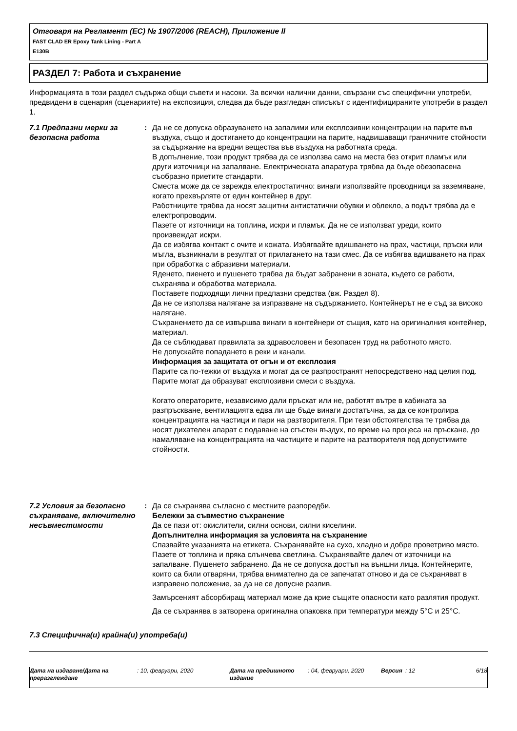Отговаря на Регламент (ЕС) № 1907/2006 (REACH), Приложение II
FAST CLAD ER Epoxy Tank Lining - Part A
E130B
РАЗДЕЛ 7: Работа и съхранение
Информацията в този раздел съдържа общи съвети и насоки. За всички налични данни, свързани със специфични употреби, предвидени в сценария (сценариите) на експозиция, следва да бъде разгледан списъкът с идентифицираните употреби в раздел 1.
7.1 Предпазни мерки за безопасна работа
: Да не се допуска образуването на запалими или експлозивни концентрации на парите във въздуха, също и достигането до концентрации на парите, надвишаващи граничните стойности за съдържание на вредни вещества във въздуха на работната среда.
В допълнение, този продукт трябва да се използва само на места без открит пламък или други източници на запалване. Електрическата апаратура трябва да бъде обезопасена съобразно приетите стандарти.
Сместа може да се зарежда електростатично: винаги използвайте проводници за заземяване, когато прехвърляте от един контейнер в друг.
Работниците трябва да носят защитни антистатични обувки и облекло, а подът трябва да е електропроводим.
Пазете от източници на топлина, искри и пламък. Да не се използват уреди, които произвеждат искри.
Да се избягва контакт с очите и кожата. Избягвайте вдишването на прах, частици, пръски или мъгла, възникнали в резултат от прилагането на тази смес. Да се избягва вдишването на прах при обработка с абразивни материали.
Яденето, пиенето и пушенето трябва да бъдат забранени в зоната, където се работи, съхранява и обработва материала.
Поставете подходящи лични предпазни средства (вж. Раздел 8).
Да не се използва налягане за изпразване на съдържанието. Контейнерът не е съд за високо налягане.
Съхранението да се извършва винаги в контейнери от същия, като на оригиналния контейнер, материал.
Да се съблюдават правилата за здравословен и безопасен труд на работното място.
Не допускайте попадането в реки и канали.
Информация за защитата от огън и от експлозия
Парите са по-тежки от въздуха и могат да се разпространят непосредствено над целия под. Парите могат да образуват експлозивни смеси с въздуха.
Когато операторите, независимо дали пръскат или не, работят вътре в кабината за разпръскване, вентилацията едва ли ще бъде винаги достатъчна, за да се контролира концентрацията на частици и пари на разтворителя. При тези обстоятелства те трябва да носят дихателен апарат с подаване на сгъстен въздух, по време на процеса на пръскане, до намаляване на концентрацията на частиците и парите на разтворителя под допустимите стойности.
7.2 Условия за безопасно съхраняване, включително несъвместимости
: Да се съхранява съгласно с местните разпоредби.
Бележки за съвместно съхранение
Да се пази от: окислители, силни основи, силни киселини.
Допълнителна информация за условията на съхранение
Спазвайте указанията на етикета. Съхранявайте на сухо, хладно и добре проветриво място. Пазете от топлина и пряка слънчева светлина. Съхранявайте далеч от източници на запалване. Пушенето забранено. Да не се допуска достъп на външни лица. Контейнерите, които са били отваряни, трябва внимателно да се запечатат отново и да се съхраняват в изправено положение, за да не се допусне разлив.
Замърсеният абсорбиращ материал може да крие същите опасности като разлятия продукт.
Да се съхранява в затворена оригинална опаковка при температури между 5°C и 25°C.
7.3 Специфична(и) крайна(и) употреба(и)
Дата на издаване/Дата на преразглеждане
: 10, февруари, 2020 Дата на предишното издание
: 04, февруари, 2020 Версия : 12 6/18